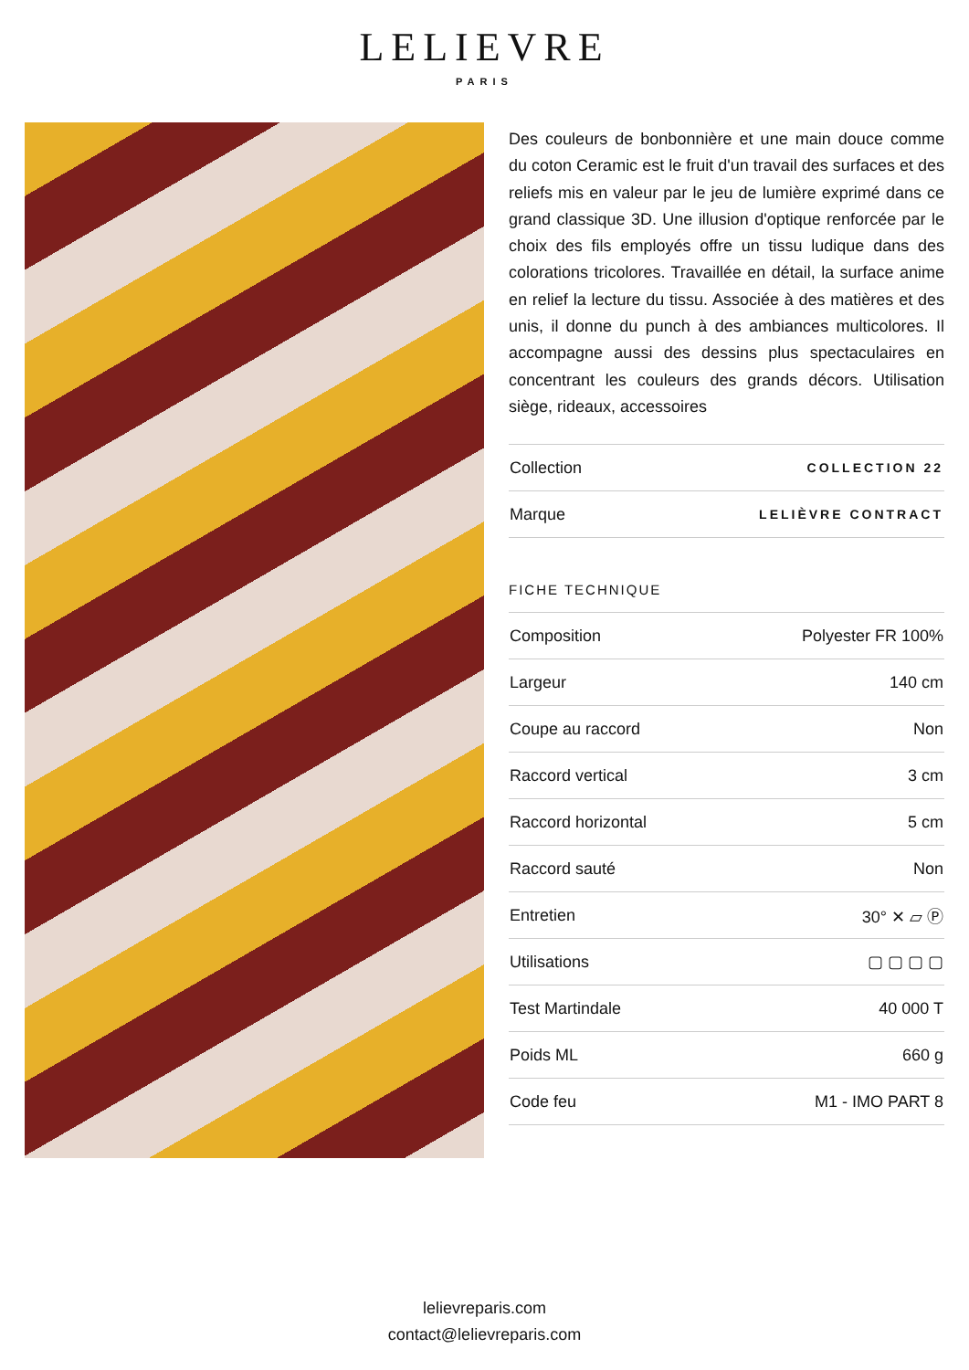LELIEVRE
PARIS
Des couleurs de bonbonnière et une main douce comme du coton Ceramic est le fruit d'un travail des surfaces et des reliefs mis en valeur par le jeu de lumière exprimé dans ce grand classique 3D. Une illusion d'optique renforcée par le choix des fils employés offre un tissu ludique dans des colorations tricolores. Travaillée en détail, la surface anime en relief la lecture du tissu. Associée à des matières et des unis, il donne du punch à des ambiances multicolores. Il accompagne aussi des dessins plus spectaculaires en concentrant les couleurs des grands décors. Utilisation siège, rideaux, accessoires
| Collection | COLLECTION 22 |
| Marque | LELIÈVRE CONTRACT |
FICHE TECHNIQUE
| Composition | Polyester FR 100% |
| Largeur | 140 cm |
| Coupe au raccord | Non |
| Raccord vertical | 3 cm |
| Raccord horizontal | 5 cm |
| Raccord sauté | Non |
| Entretien | 30° ✕ ▱ Ⓟ |
| Utilisations | ▢ ▢ ▢ ▢ |
| Test Martindale | 40 000 T |
| Poids ML | 660 g |
| Code feu | M1 - IMO PART 8 |
lelievreparis.com
contact@lelievreparis.com